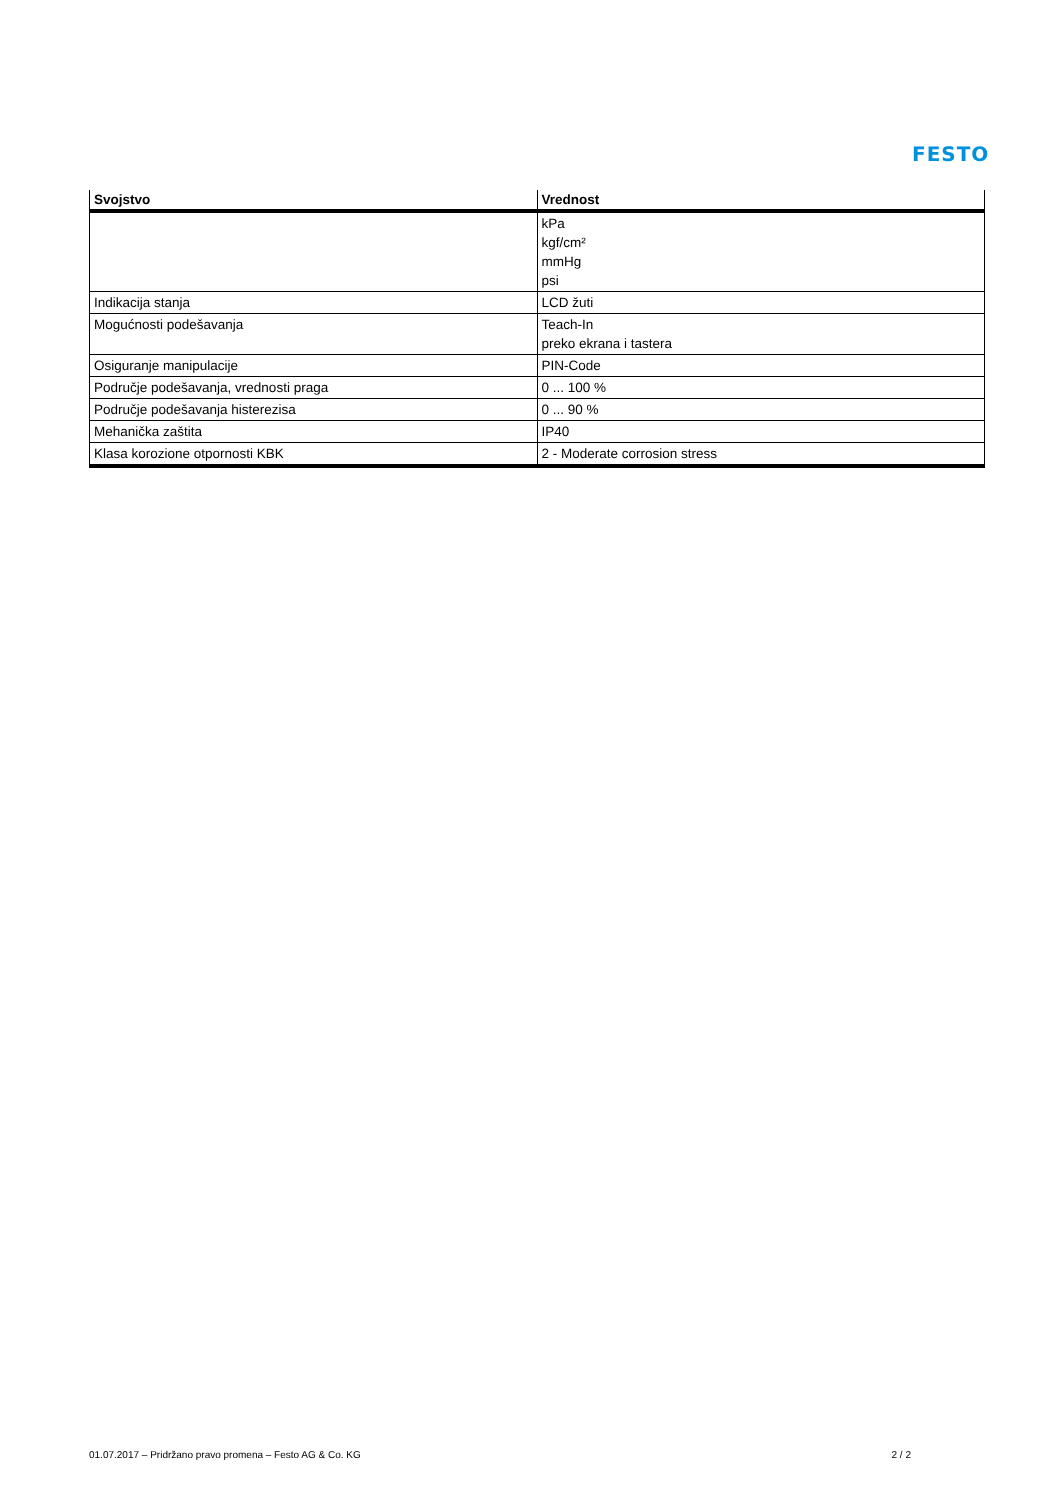FESTO
| Svojstvo | Vrednost |
| --- | --- |
| | kPa kgf/cm² mmHg psi |
| Indikacija stanja | LCD žuti |
| Mogućnosti podešavanja | Teach-In preko ekrana i tastera |
| Osiguranje manipulacije | PIN-Code |
| Područje podešavanja, vrednosti praga | 0 ... 100 % |
| Područje podešavanja histerezisa | 0 ... 90 % |
| Mehanička zaštita | IP40 |
| Klasa korozione otpornosti KBK | 2 - Moderate corrosion stress |
01.07.2017 – Pridržano pravo promena – Festo AG & Co. KG 2 / 2